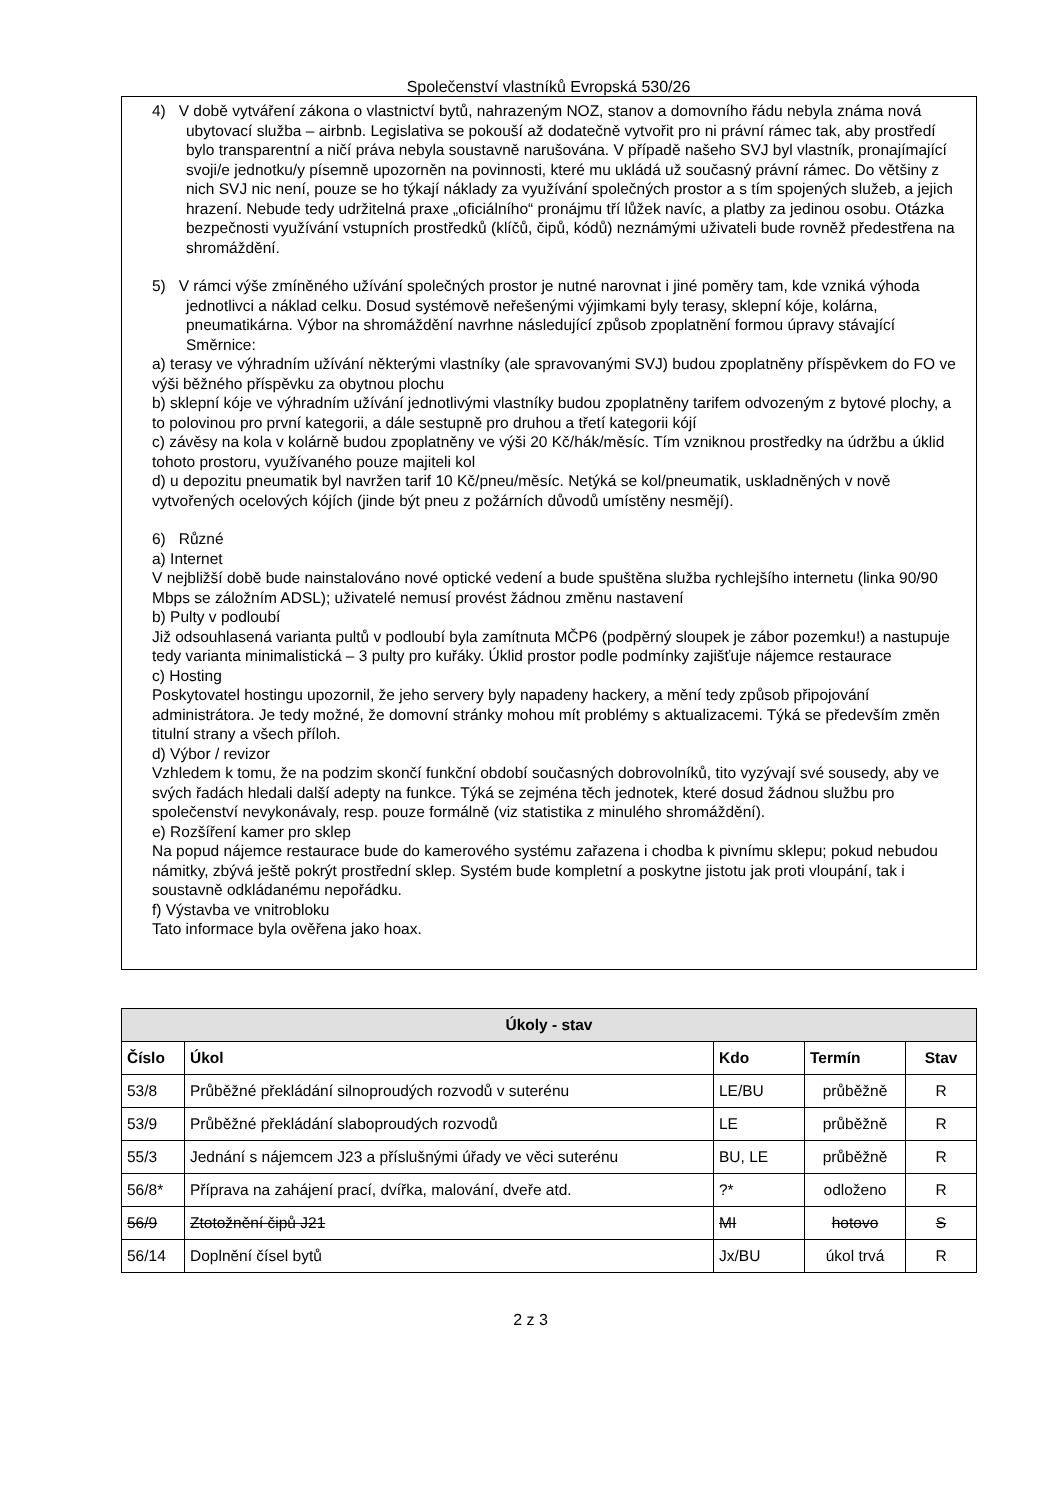Společenství vlastníků Evropská 530/26
4) V době vytváření zákona o vlastnictví bytů, nahrazeným NOZ, stanov a domovního řádu nebyla známa nová ubytovací služba – airbnb. Legislativa se pokouší až dodatečně vytvořit pro ni právní rámec tak, aby prostředí bylo transparentní a ničí práva nebyla soustavně narušována. V případě našeho SVJ byl vlastník, pronajímající svoji/e jednotku/y písemně upozorněn na povinnosti, které mu ukládá už současný právní rámec. Do většiny z nich SVJ nic není, pouze se ho týkají náklady za využívání společných prostor a s tím spojených služeb, a jejich hrazení. Nebude tedy udržitelná praxe „oficiálního“ pronájmu tří lůžek navíc, a platby za jedinou osobu. Otázka bezpečnosti využívání vstupních prostředků (klíčů, čipů, kódů) neznámými uživateli bude rovněž předestřena na shromáždění.
5) V rámci výše zmíněného užívání společných prostor je nutné narovnat i jiné poměry tam, kde vzniká výhoda jednotlivci a náklad celku. Dosud systémově neřešenými výjimkami byly terasy, sklepní kóje, kolárna, pneumatikárna. Výbor na shromáždění navrhne následující způsob zpoplatnění formou úpravy stávající Směrnice:
a) terasy ve výhradním užívání některými vlastníky (ale spravovanými SVJ) budou zpoplatněny příspěvkem do FO ve výši běžného příspěvku za obytnou plochu
b) sklepní kóje ve výhradním užívání jednotlivými vlastníky budou zpoplatněny tarifem odvozeným z bytové plochy, a to polovinou pro první kategorii, a dále sestupně pro druhou a třetí kategorii kójí
c) závěsy na kola v kolárně budou zpoplatněny ve výši 20 Kč/hák/měsíc. Tím vzniknou prostředky na údržbu a úklid tohoto prostoru, využívaného pouze majiteli kol
d) u depozitu pneumatik byl navržen tarif 10 Kč/pneu/měsíc. Netýká se kol/pneumatik, uskladněných v nově vytvořených ocelových kójích (jinde být pneu z požárních důvodů umístěny nesmějí).
6) Různé
a) Internet
V nejbližší době bude nainstalováno nové optické vedení a bude spuštěna služba rychlejšího internetu (linka 90/90 Mbps se záložním ADSL); uživatelé nemusí provést žádnou změnu nastavení
b) Pulty v podloubí
Již odsouhlasená varianta pultů v podloubí byla zamítnuta MČP6 (podpěrný sloupek je zábor pozemku!) a nastupuje tedy varianta minimalistická – 3 pulty pro kuřáky. Úklid prostor podle podmínky zajišťuje nájemce restaurace
c) Hosting
Poskytovatel hostingu upozornil, že jeho servery byly napadeny hackery, a mění tedy způsob připojování administrátora. Je tedy možné, že domovní stránky mohou mít problémy s aktualizacemi. Týká se především změn titulní strany a všech příloh.
d) Výbor / revizor
Vzhledem k tomu, že na podzim skončí funkční období současných dobrovolníků, tito vyzývají své sousedy, aby ve svých řadách hledali další adepty na funkce. Týká se zejména těch jednotek, které dosud žádnou službu pro společenství nevykonávaly, resp. pouze formálně (viz statistika z minulého shromáždění).
e) Rozšíření kamer pro sklep
Na popud nájemce restaurace bude do kamerového systému zařazena i chodba k pivnímu sklepu; pokud nebudou námitky, zbývá ještě pokrýt prostřední sklep. Systém bude kompletní a poskytne jistotu jak proti vloupání, tak i soustavně odkládanému nepořádku.
f) Výstavba ve vnitrobloku
Tato informace byla ověřena jako hoax.
| Úkoly - stav | | | | |
| --- | --- | --- | --- | --- |
| Číslo | Úkol | Kdo | Termín | Stav |
| 53/8 | Průběžné překládání silnoproudých rozvodů v suterénu | LE/BU | průběžně | R |
| 53/9 | Průběžné překládání slaboproudých rozvodů | LE | průběžně | R |
| 55/3 | Jednání s nájemcem J23 a příslušnými úřady ve věci suterénu | BU, LE | průběžně | R |
| 56/8* | Příprava na zahájení prací, dvířka, malování, dveře atd. | ?* | odloženo | R |
| 56/9 | Ztotožnění čipů J21 | MI | hotovo | S |
| 56/14 | Doplnění čísel bytů | Jx/BU | úkol trvá | R |
2 z 3